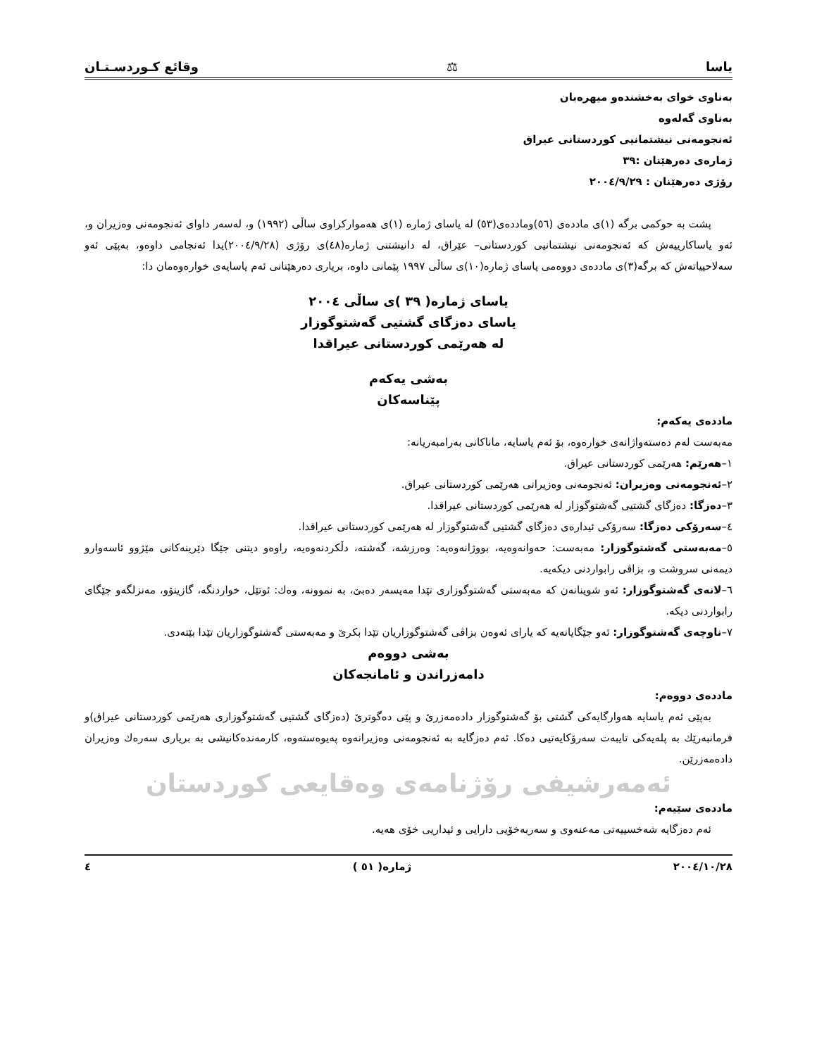یاسا ⚖ وقائع کـوردسـتـان
بەناوی خوای بەخشندەو میهرەبان
بەناوی گەلەوە
ئەنجومەنی نیشتمانیی کوردستانی عیراق
ژمارەی دەرهێنان :٣٩
رۆژی دەرهێنان : ٢٠٠٤/٩/٢٩
پشت بە حوکمی برگە (١)ی ماددەی (٥٦)وماددەی(٥٣) لە یاسای ژمارە (١)ی هەموارکراوی ساڵی (١٩٩٢) و، لەسەر داوای ئەنجومەنی وەزیران و، ئەو یاساکارییەش کە ئەنجومەنی نیشتمانیی کوردستانی– عێراق، لە دانیشتنی ژمارە(٤٨)ی رۆژی (٢٠٠٤/٩/٢٨)یدا ئەنجامی داوەو، بەپێی ئەو سەلاحییاتەش کە برگە(٣)ی ماددەی دووەمی یاسای ژمارە(١٠)ی ساڵی ١٩٩٧ پێمانی داوە، بریاری دەرهێنانی ئەم یاسایەی خوارەوەمان دا:
یاسای ژمارە( ٣٩ )ی ساڵی ٢٠٠٤
یاسای دەزگای گشتیی گەشتوگوزار
لە هەرێمی کوردستانی عیراقدا
بەشی یەکەم
پێناسەکان
ماددەی یەکەم:
مەبەست لەم دەستەواژانەی خوارەوە، بۆ ئەم یاسایە، ماناکانی بەرامبەریانە:
١–هەرێم: هەرێمی کوردستانی عیراق.
٢–ئەنجومەنی وەزیران: ئەنجومەنی وەزیرانی هەرێمی کوردستانی عیراق.
٣–دەزگا: دەزگای گشتیی گەشتوگوزار لە هەرێمی کوردستانی عیراقدا.
٤–سەرۆکی دەزگا: سەرۆکی ئیدارەی دەزگای گشتیی گەشتوگوزار لە هەرێمی کوردستانی عیراقدا.
٥–مەبەستی گەشتوگوزار: مەبەست: حەوانەوەیە، بووژانەوەیە: وەرزشە، گەشتە، دڵکردنەوەیە، راوەو دیتنی جێگا دێرینەکانی مێژوو ئاسەوارو دیمەنی سروشت و، بزاڤی رابواردنی دیکەیە.
٦–لانەی گەشتوگوزار: ئەو شوینانەن کە مەبەستی گەشتوگوزاری تێدا مەیسەر دەبێ، بە نموونە، وەك: ئوتێل، خواردنگە، گازینۆو، مەنزلگەو جێگای رابواردنی دیکە.
٧–ناوچەی گەشتوگوزار: ئەو جێگایانەیە کە یارای ئەوەن بزاڤی گەشتوگوزاریان تێدا بکرێ و مەبەستی گەشتوگوزاریان تێدا بێتەدی.
بەشی دووەم
دامەزراندن و ئامانجەکان
ماددەی دووەم:
بەپێی ئەم یاسایە هەوارگایەکی گشتی بۆ گەشتوگوزار دادەمەزرێ و پێی دەگوترێ (دەزگای گشتیی گەشتوگوزاری هەرێمی کوردستانی عیراق)و فرمانبەرێك بە پلەیەکی تایبەت سەرۆکایەتیی دەکا. ئەم دەزگایە بە ئەنجومەنی وەزیرانەوە پەیوەستەوە، کارمەندەکانیشی بە بریاری سەرەك وەزیران دادەمەزرێن.
ئەمەرشیفی رۆژنامەی وەقایعی کوردستان
ماددەی سێیەم:
ئەم دەزگایە شەخسییەتی مەعنەوی و سەربەخۆیی دارایی و ئیداریی خۆی هەیە.
٢٠٠٤/١٠/٢٨ ژمارە( ٥١ ) ٤